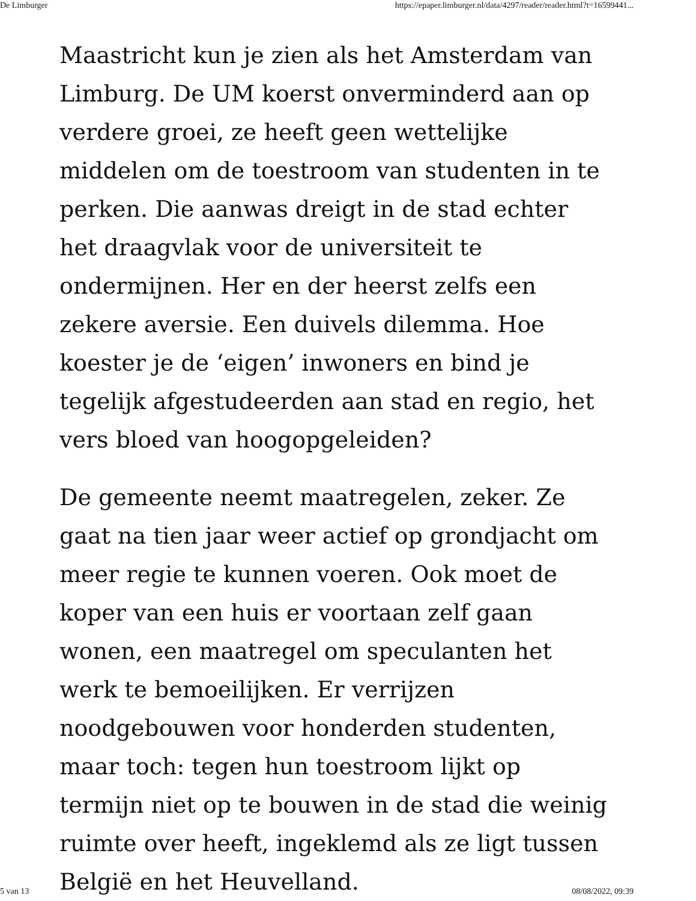De Limburger https://epaper.limburger.nl/data/4297/reader/reader.html?t=16599441...
Maastricht kun je zien als het Amsterdam van Limburg. De UM koerst onverminderd aan op verdere groei, ze heeft geen wettelijke middelen om de toestroom van studenten in te perken. Die aanwas dreigt in de stad echter het draagvlak voor de universiteit te ondermijnen. Her en der heerst zelfs een zekere aversie. Een duivels dilemma. Hoe koester je de ‘eigen’ inwoners en bind je tegelijk afgestudeerden aan stad en regio, het vers bloed van hoogopgeleiden?
De gemeente neemt maatregelen, zeker. Ze gaat na tien jaar weer actief op grondjacht om meer regie te kunnen voeren. Ook moet de koper van een huis er voortaan zelf gaan wonen, een maatregel om speculanten het werk te bemoeilijken. Er verrijzen noodgebouwen voor honderden studenten, maar toch: tegen hun toestroom lijkt op termijn niet op te bouwen in de stad die weinig ruimte over heeft, ingeklemd als ze ligt tussen België en het Heuvelland.
5 van 13 08/08/2022, 09:39